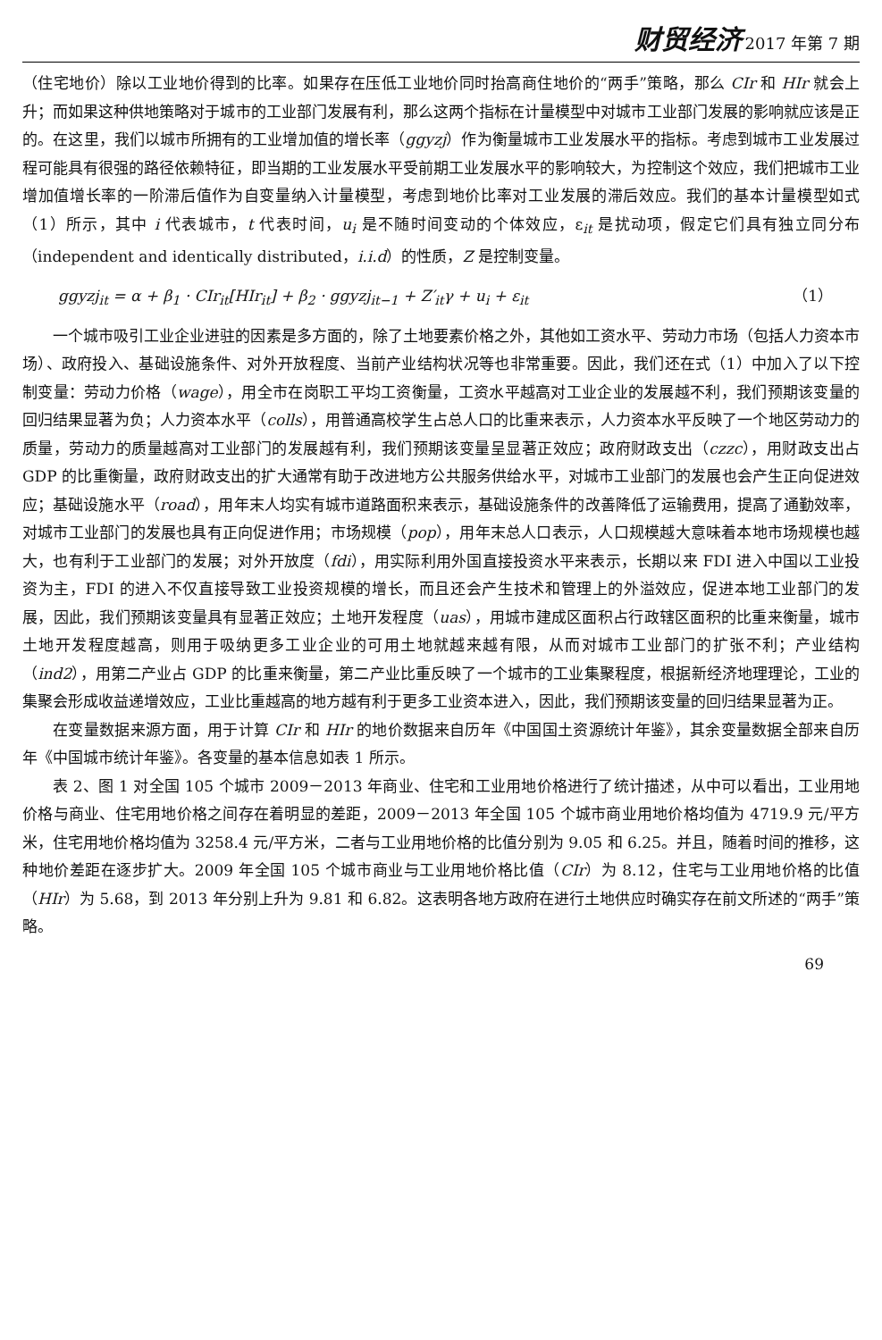财贸经济 2017 年第 7 期
（住宅地价）除以工业地价得到的比率。如果存在压低工业地价同时抬高商住地价的“两手”策略，那么 CIr 和 HIr 就会上升；而如果这种供地策略对于城市的工业部门发展有利，那么这两个指标在计量模型中对城市工业部门发展的影响就应该是正的。在这里，我们以城市所拥有的工业增加值的增长率（ggyzj）作为衡量城市工业发展水平的指标。考虑到城市工业发展过程可能具有很强的路径依赖特征，即当期的工业发展水平受前期工业发展水平的影响较大，为控制这个效应，我们把城市工业增加值增长率的一阶滞后值作为自变量纳入计量模型，考虑到地价比率对工业发展的滞后效应。我们的基本计量模型如式（1）所示，其中 i 代表城市，t 代表时间，u<sub>i</sub> 是不随时间变动的个体效应，ε<sub>it</sub> 是扰动项，假定它们具有独立同分布（independent and identically distributed，i.i.d）的性质，Z 是控制变量。
ggyzj<sub>it</sub> = α + β<sub>1</sub> · CIr<sub>it</sub>[HIr<sub>it</sub>] + β<sub>2</sub> · ggyzj<sub>it−1</sub> + Z′<sub>it</sub>γ + u<sub>i</sub> + ε<sub>it</sub> （1）
一个城市吸引工业企业进驻的因素是多方面的，除了土地要素价格之外，其他如工资水平、劳动力市场（包括人力资本市场）、政府投入、基础设施条件、对外开放程度、当前产业结构状况等也非常重要。因此，我们还在式（1）中加入了以下控制变量：劳动力价格（wage），用全市在岗职工平均工资衡量，工资水平越高对工业企业的发展越不利，我们预期该变量的回归结果显著为负；人力资本水平（colls），用普通高校学生占总人口的比重来表示，人力资本水平反映了一个地区劳动力的质量，劳动力的质量越高对工业部门的发展越有利，我们预期该变量呈显著正效应；政府财政支出（czzc），用财政支出占 GDP 的比重衡量，政府财政支出的扩大通常有助于改进地方公共服务供给水平，对城市工业部门的发展也会产生正向促进效应；基础设施水平（road），用年末人均实有城市道路面积来表示，基础设施条件的改善降低了运输费用，提高了通勤效率，对城市工业部门的发展也具有正向促进作用；市场规模（pop），用年末总人口表示，人口规模越大意味着本地市场规模也越大，也有利于工业部门的发展；对外开放度（fdi），用实际利用外国直接投资水平来表示，长期以来 FDI 进入中国以工业投资为主，FDI 的进入不仅直接导致工业投资规模的增长，而且还会产生技术和管理上的外溢效应，促进本地工业部门的发展，因此，我们预期该变量具有显著正效应；土地开发程度（uas），用城市建成区面积占行政辖区面积的比重来衡量，城市土地开发程度越高，则用于吸纳更多工业企业的可用土地就越来越有限，从而对城市工业部门的扩张不利；产业结构（ind2），用第二产业占 GDP 的比重来衡量，第二产业比重反映了一个城市的工业集聚程度，根据新经济地理理论，工业的集聚会形成收益递增效应，工业比重越高的地方越有利于更多工业资本进入，因此，我们预期该变量的回归结果显著为正。
在变量数据来源方面，用于计算 CIr 和 HIr 的地价数据来自历年《中国国土资源统计年鉴》，其余变量数据全部来自历年《中国城市统计年鉴》。各变量的基本信息如表 1 所示。
表 2、图 1 对全国 105 个城市 2009－2013 年商业、住宅和工业用地价格进行了统计描述，从中可以看出，工业用地价格与商业、住宅用地价格之间存在着明显的差距，2009－2013 年全国 105 个城市商业用地价格均值为 4719.9 元/平方米，住宅用地价格均值为 3258.4 元/平方米，二者与工业用地价格的比值分别为 9.05 和 6.25。并且，随着时间的推移，这种地价差距在逐步扩大。2009 年全国 105 个城市商业与工业用地价格比值（CIr）为 8.12，住宅与工业用地价格的比值（HIr）为 5.68，到 2013 年分别上升为 9.81 和 6.82。这表明各地方政府在进行土地供应时确实存在前文所述的“两手”策略。
69